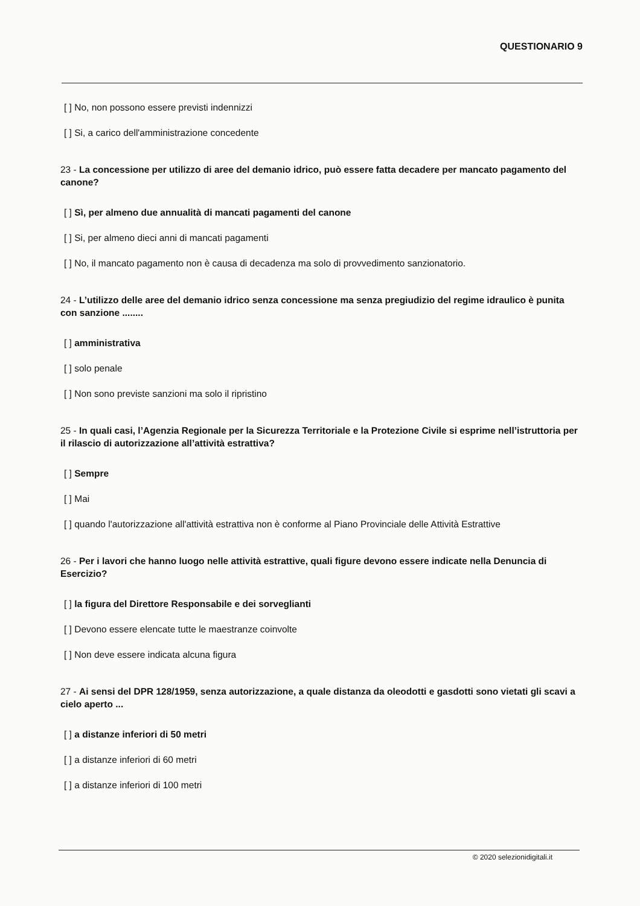QUESTIONARIO 9
[ ] No, non possono essere previsti indennizzi
[ ] Si, a carico dell'amministrazione concedente
23 - La concessione per utilizzo di aree del demanio idrico, può essere fatta decadere per mancato pagamento del canone?
[ ] Sì, per almeno due annualità di mancati pagamenti del canone
[ ] Si, per almeno dieci anni di mancati pagamenti
[ ] No, il mancato pagamento non è causa di decadenza ma solo di provvedimento sanzionatorio.
24 - L’utilizzo delle aree del demanio idrico senza concessione ma senza pregiudizio del regime idraulico è punita con sanzione ........
[ ] amministrativa
[ ] solo penale
[ ] Non sono previste sanzioni ma solo il ripristino
25 - In quali casi, l’Agenzia Regionale per la Sicurezza Territoriale e la Protezione Civile si esprime nell’istruttoria per il rilascio di autorizzazione all’attività estrattiva?
[ ] Sempre
[ ] Mai
[ ] quando l'autorizzazione all'attività estrattiva non è conforme al Piano Provinciale delle Attività Estrattive
26 - Per i lavori che hanno luogo nelle attività estrattive, quali figure devono essere indicate nella Denuncia di Esercizio?
[ ] la figura del Direttore Responsabile e dei sorveglianti
[ ] Devono essere elencate tutte le maestranze coinvolte
[ ] Non deve essere indicata alcuna figura
27 - Ai sensi del DPR 128/1959, senza autorizzazione, a quale distanza da oleodotti e gasdotti sono vietati gli scavi a cielo aperto ...
[ ] a distanze inferiori di 50 metri
[ ] a distanze inferiori di 60 metri
[ ] a distanze inferiori di 100 metri
© 2020 selezionidigitali.it